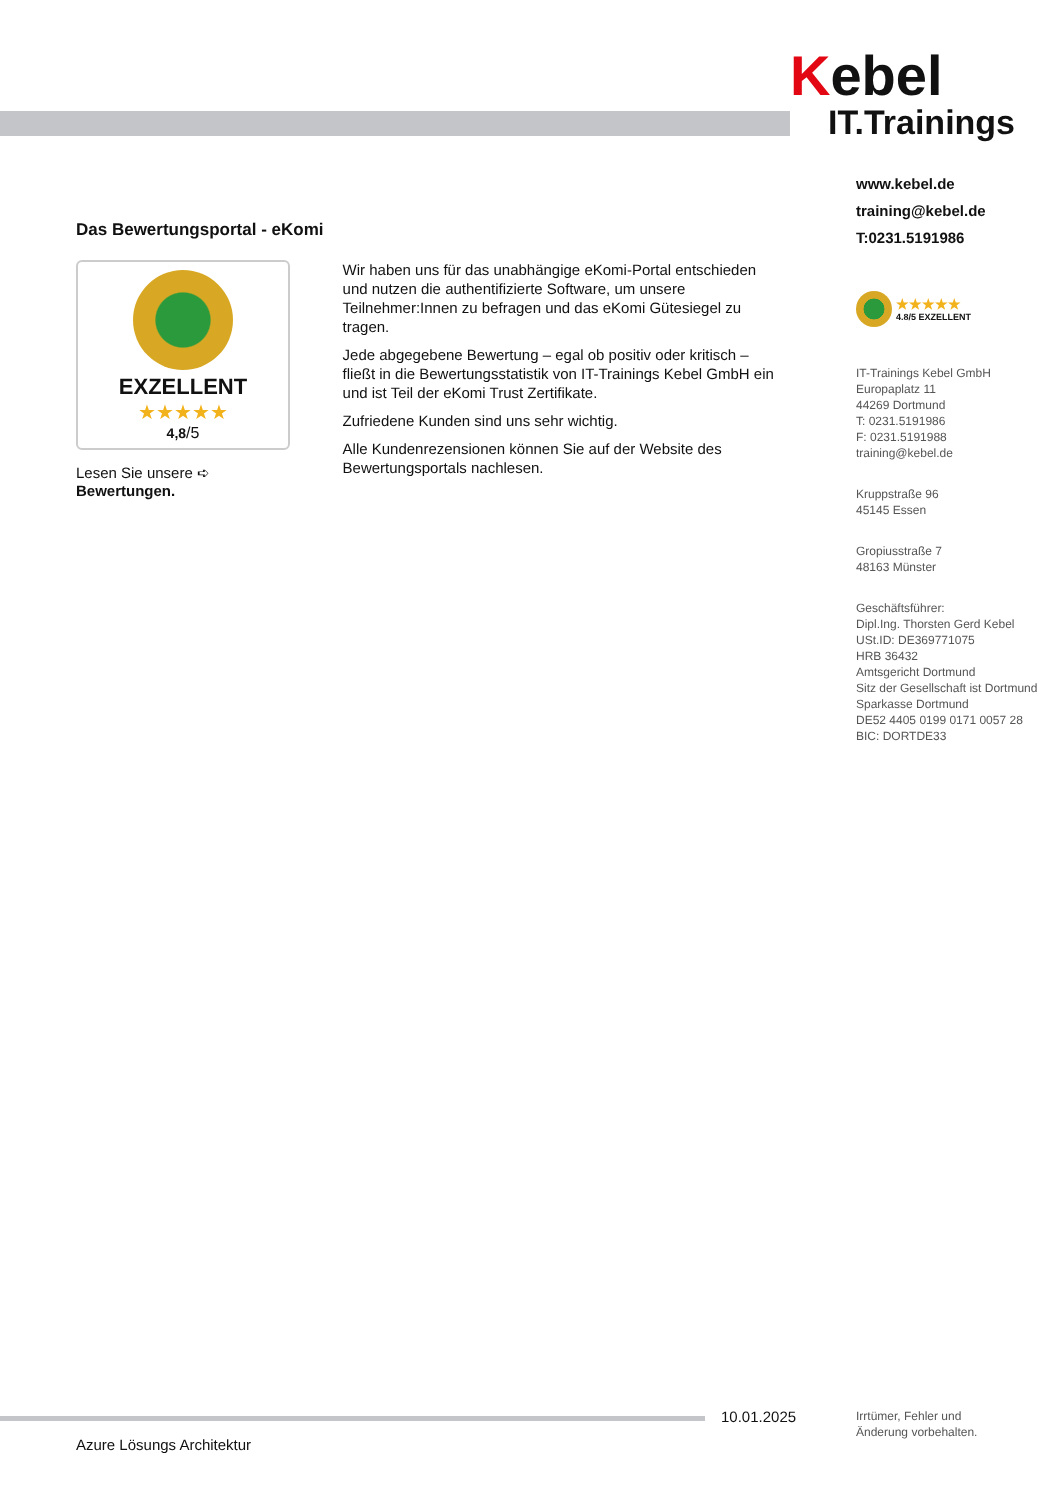Kebel
IT.Trainings
www.kebel.de
training@kebel.de
T:0231.5191986
★★★★★
4.8/5 EXZELLENT
IT-Trainings Kebel GmbH
Europaplatz 11
44269 Dortmund
T: 0231.5191986
F: 0231.5191988
training@kebel.de
Kruppstraße 96
45145 Essen
Gropiusstraße 7
48163 Münster
Geschäftsführer:
Dipl.Ing. Thorsten Gerd Kebel
USt.ID: DE369771075
HRB 36432
Amtsgericht Dortmund
Sitz der Gesellschaft ist Dortmund
Sparkasse Dortmund
DE52 4405 0199 0171 0057 28
BIC: DORTDE33
Das Bewertungsportal - eKomi
EXZELLENT
★★★★★
4,8/5
Lesen Sie unsere ➪ Bewertungen.
Wir haben uns für das unabhängige eKomi-Portal entschieden und nutzen die authentifizierte Software, um unsere Teilnehmer:Innen zu befragen und das eKomi Gütesiegel zu tragen.
Jede abgegebene Bewertung – egal ob positiv oder kritisch – fließt in die Bewertungsstatistik von IT-Trainings Kebel GmbH ein und ist Teil der eKomi Trust Zertifikate.
Zufriedene Kunden sind uns sehr wichtig.
Alle Kundenrezensionen können Sie auf der Website des Bewertungsportals nachlesen.
10.01.2025
Irrtümer, Fehler und
Änderung vorbehalten.
Azure Lösungs Architektur